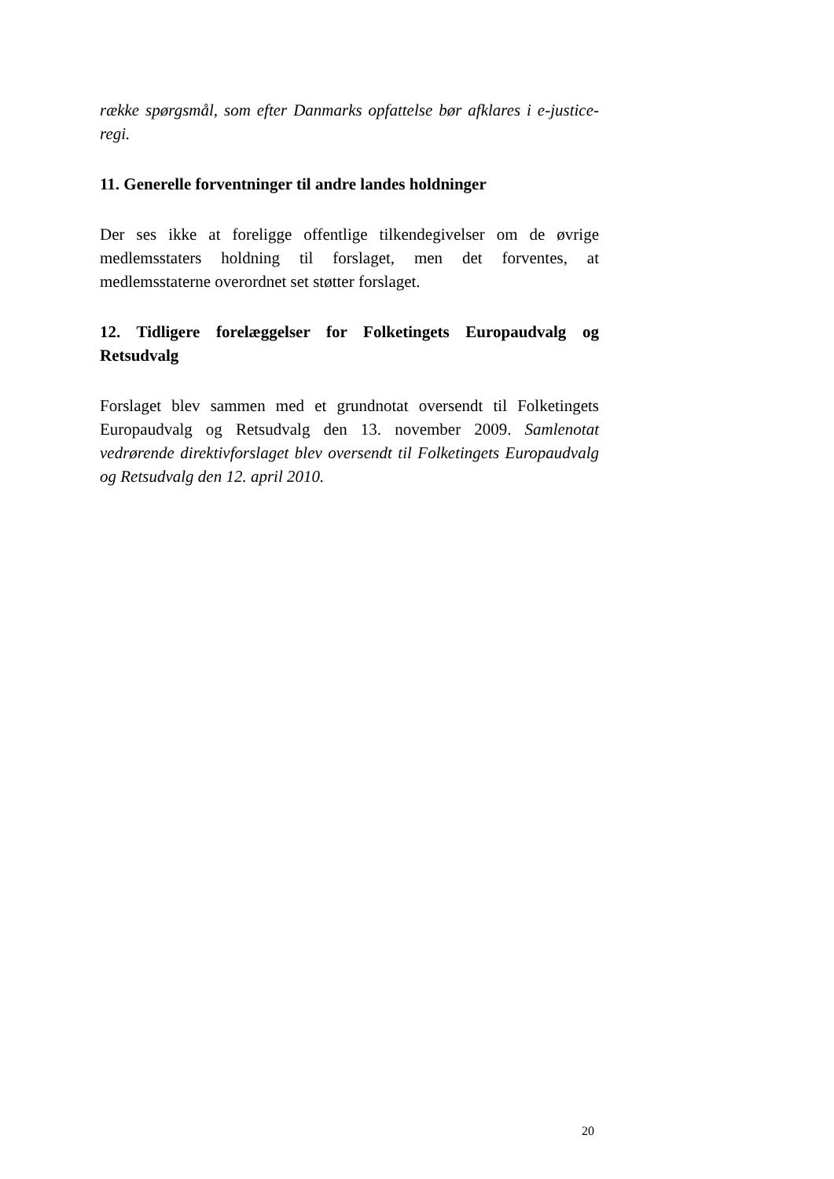række spørgsmål, som efter Danmarks opfattelse bør afklares i e-justice-regi.
11. Generelle forventninger til andre landes holdninger
Der ses ikke at foreligge offentlige tilkendegivelser om de øvrige medlemsstaters holdning til forslaget, men det forventes, at medlemsstaterne overordnet set støtter forslaget.
12. Tidligere forelæggelser for Folketingets Europaudvalg og Retsudvalg
Forslaget blev sammen med et grundnotat oversendt til Folketingets Europaudvalg og Retsudvalg den 13. november 2009. Samlenotat vedrørende direktivforslaget blev oversendt til Folketingets Europaudvalg og Retsudvalg den 12. april 2010.
20